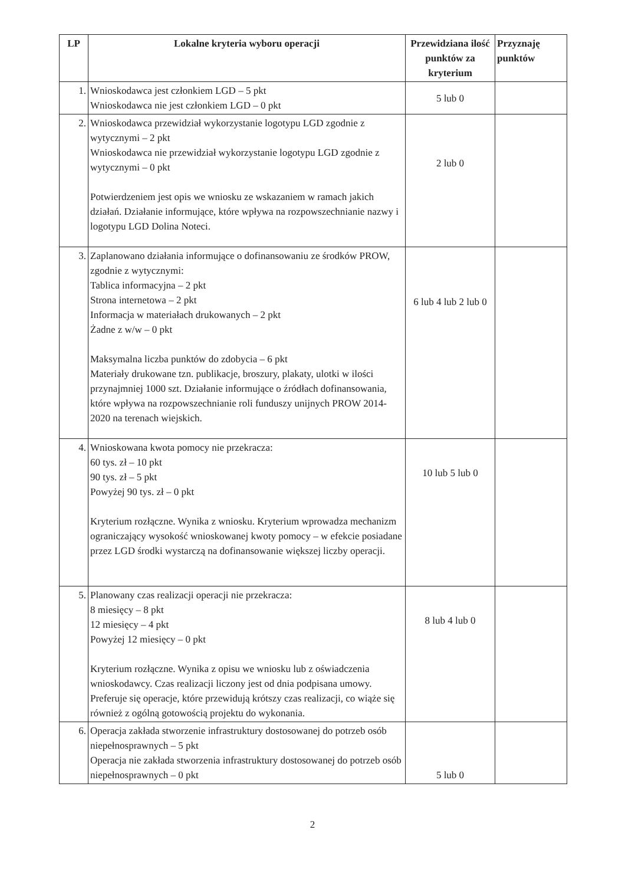| LP | Lokalne kryteria wyboru operacji | Przewidziana ilość punktów za kryterium | Przyznaję punktów |
| --- | --- | --- | --- |
| 1. | Wnioskodawca jest członkiem LGD – 5 pkt Wnioskodawca nie jest członkiem LGD – 0 pkt | 5 lub 0 | |
| 2. | Wnioskodawca przewidział wykorzystanie logotypu LGD zgodnie z wytycznymi – 2 pkt Wnioskodawca nie przewidział wykorzystanie logotypu LGD zgodnie z wytycznymi – 0 pkt Potwierdzeniem jest opis we wniosku ze wskazaniem w ramach jakich działań. Działanie informujące, które wpływa na rozpowszechnianie nazwy i logotypu LGD Dolina Noteci. | 2 lub 0 | |
| 3. | Zaplanowano działania informujące o dofinansowaniu ze środków PROW, zgodnie z wytycznymi: Tablica informacyjna – 2 pkt Strona internetowa – 2 pkt Informacja w materiałach drukowanych – 2 pkt Żadne z w/w – 0 pkt Maksymalna liczba punktów do zdobycia – 6 pkt Materiały drukowane tzn. publikacje, broszury, plakaty, ulotki w ilości przynajmniej 1000 szt. Działanie informujące o źródłach dofinansowania, które wpływa na rozpowszechnianie roli funduszy unijnych PROW 2014-2020 na terenach wiejskich. | 6 lub 4 lub 2 lub 0 | |
| 4. | Wnioskowana kwota pomocy nie przekracza: 60 tys. zł – 10 pkt 90 tys. zł – 5 pkt Powyżej 90 tys. zł – 0 pkt Kryterium rozłączne. Wynika z wniosku. Kryterium wprowadza mechanizm ograniczający wysokość wnioskowanej kwoty pomocy – w efekcie posiadane przez LGD środki wystarczą na dofinansowanie większej liczby operacji. | 10 lub 5 lub 0 | |
| 5. | Planowany czas realizacji operacji nie przekracza: 8 miesięcy – 8 pkt 12 miesięcy – 4 pkt Powyżej 12 miesięcy – 0 pkt Kryterium rozłączne. Wynika z opisu we wniosku lub z oświadczenia wnioskodawcy. Czas realizacji liczony jest od dnia podpisana umowy. Preferuje się operacje, które przewidują krótszy czas realizacji, co wiąże się również z ogólną gotowością projektu do wykonania. | 8 lub 4 lub 0 | |
| 6. | Operacja zakłada stworzenie infrastruktury dostosowanej do potrzeb osób niepełnosprawnych – 5 pkt Operacja nie zakłada stworzenia infrastruktury dostosowanej do potrzeb osób niepełnosprawnych – 0 pkt | 5 lub 0 | |
2